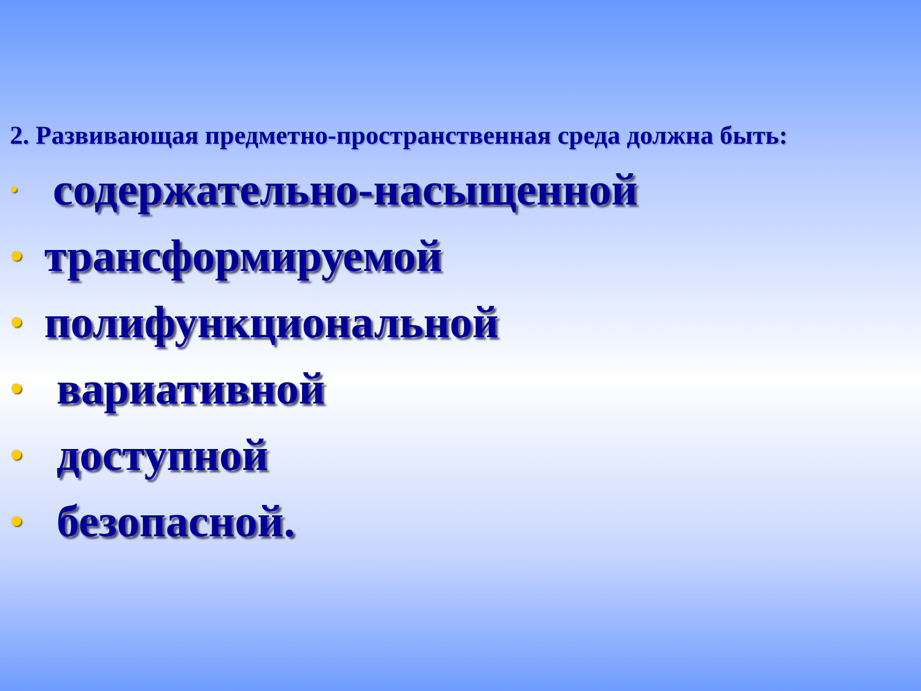2. Развивающая предметно-пространственная среда должна быть:
• содержательно-насыщенной
• трансформируемой
• полифункциональной
• вариативной
• доступной
• безопасной.